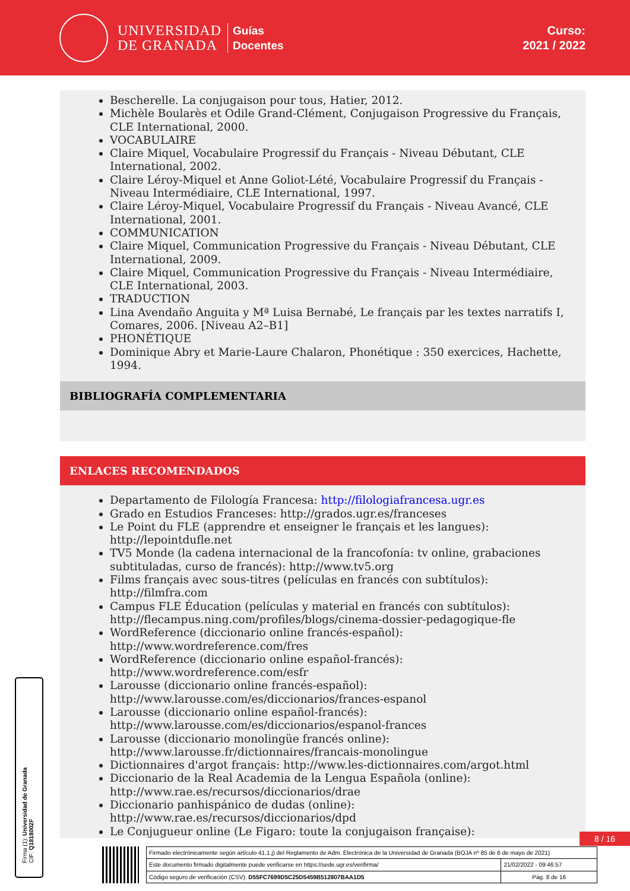UNIVERSIDAD
DE GRANADA
Guías
Docentes
Curso:
2021 / 2022
Bescherelle. La conjugaison pour tous, Hatier, 2012.
Michèle Boularès et Odile Grand-Clément, Conjugaison Progressive du Français, CLE International, 2000.
VOCABULAIRE
Claire Miquel, Vocabulaire Progressif du Français - Niveau Débutant, CLE International, 2002.
Claire Léroy-Miquel et Anne Goliot-Lété, Vocabulaire Progressif du Français - Niveau Intermédiaire, CLE International, 1997.
Claire Léroy-Miquel, Vocabulaire Progressif du Français - Niveau Avancé, CLE International, 2001.
COMMUNICATION
Claire Miquel, Communication Progressive du Français - Niveau Débutant, CLE International, 2009.
Claire Miquel, Communication Progressive du Français - Niveau Intermédiaire, CLE International, 2003.
TRADUCTION
Lina Avendaño Anguita y Mª Luisa Bernabé, Le français par les textes narratifs I, Comares, 2006. [Niveau A2–B1]
PHONÉTIQUE
Dominique Abry et Marie-Laure Chalaron, Phonétique : 350 exercices, Hachette, 1994.
BIBLIOGRAFÍA COMPLEMENTARIA
ENLACES RECOMENDADOS
Departamento de Filología Francesa: http://filologiafrancesa.ugr.es
Grado en Estudios Franceses: http://grados.ugr.es/franceses
Le Point du FLE (apprendre et enseigner le français et les langues): http://lepointdufle.net
TV5 Monde (la cadena internacional de la francofonía: tv online, grabaciones subtituladas, curso de francés): http://www.tv5.org
Films français avec sous-titres (películas en francés con subtítulos): http://filmfra.com
Campus FLE Éducation (películas y material en francés con subtítulos): http://flecampus.ning.com/profiles/blogs/cinema-dossier-pedagogique-fle
WordReference (diccionario online francés-español): http://www.wordreference.com/fres
WordReference (diccionario online español-francés): http://www.wordreference.com/esfr
Larousse (diccionario online francés-español): http://www.larousse.com/es/diccionarios/frances-espanol
Larousse (diccionario online español-francés): http://www.larousse.com/es/diccionarios/espanol-frances
Larousse (diccionario monolingüe francés online): http://www.larousse.fr/dictionnaires/francais-monolingue
Dictionnaires d'argot français: http://www.les-dictionnaires.com/argot.html
Diccionario de la Real Academia de la Lengua Española (online): http://www.rae.es/recursos/diccionarios/drae
Diccionario panhispánico de dudas (online): http://www.rae.es/recursos/diccionarios/dpd
Le Conjugueur online (Le Figaro: toute la conjugaison française):
Firma (1): Universidad de Granada
CIF: Q1818002F
8 / 16
| Firmado electrónicamente según artículo 41.1.j) del Reglamento de Adm. Electrónica de la Universidad de Granada (BOJA nº 85 de 6 de mayo de 2021) | |
| Este documento firmado digitalmente puede verificarse en https://sede.ugr.es/verifirma/ | 21/02/2022 - 09:46:57 |
| Código seguro de verificación (CSV): D55FC7699D5C25D5459B512807BAA1D5 | Pág. 8 de 16 |